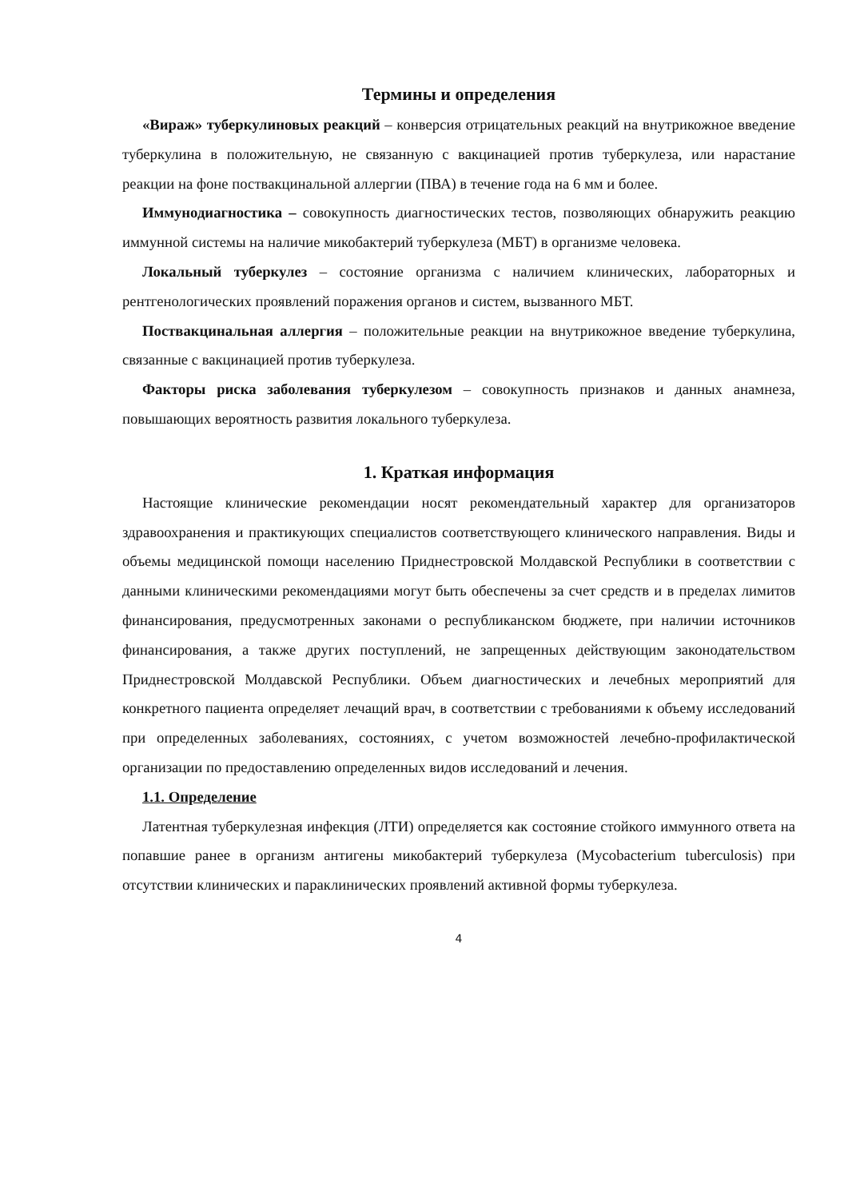Термины и определения
«Вираж» туберкулиновых реакций – конверсия отрицательных реакций на внутрикожное введение туберкулина в положительную, не связанную с вакцинацией против туберкулеза, или нарастание реакции на фоне поствакцинальной аллергии (ПВА) в течение года на 6 мм и более.
Иммунодиагностика – совокупность диагностических тестов, позволяющих обнаружить реакцию иммунной системы на наличие микобактерий туберкулеза (МБТ) в организме человека.
Локальный туберкулез – состояние организма с наличием клинических, лабораторных и рентгенологических проявлений поражения органов и систем, вызванного МБТ.
Поствакцинальная аллергия – положительные реакции на внутрикожное введение туберкулина, связанные с вакцинацией против туберкулеза.
Факторы риска заболевания туберкулезом – совокупность признаков и данных анамнеза, повышающих вероятность развития локального туберкулеза.
1. Краткая информация
Настоящие клинические рекомендации носят рекомендательный характер для организаторов здравоохранения и практикующих специалистов соответствующего клинического направления. Виды и объемы медицинской помощи населению Приднестровской Молдавской Республики в соответствии с данными клиническими рекомендациями могут быть обеспечены за счет средств и в пределах лимитов финансирования, предусмотренных законами о республиканском бюджете, при наличии источников финансирования, а также других поступлений, не запрещенных действующим законодательством Приднестровской Молдавской Республики. Объем диагностических и лечебных мероприятий для конкретного пациента определяет лечащий врач, в соответствии с требованиями к объему исследований при определенных заболеваниях, состояниях, с учетом возможностей лечебно-профилактической организации по предоставлению определенных видов исследований и лечения.
1.1. Определение
Латентная туберкулезная инфекция (ЛТИ) определяется как состояние стойкого иммунного ответа на попавшие ранее в организм антигены микобактерий туберкулеза (Mycobacterium tuberculosis) при отсутствии клинических и параклинических проявлений активной формы туберкулеза.
4